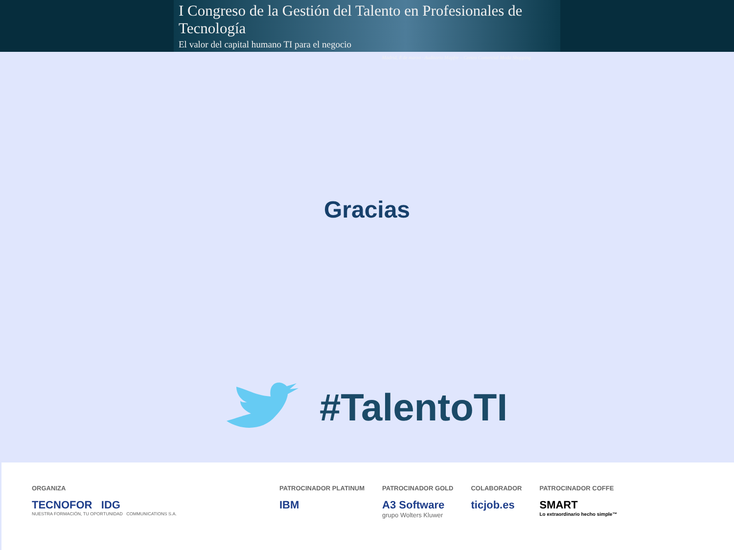I Congreso de la Gestión del Talento en Profesionales de Tecnología
El valor del capital humano TI para el negocio
Madrid, 8 de marzo · Auditorio Mapfre – Centro Comercial Moda Shopping
Gracias
#TalentoTI
ORGANIZA
TECNOFOR IDG
NUESTRA FORMACIÓN, TU OPORTUNIDAD COMMUNICATIONS S.A.
PATROCINADOR PLATINUM
IBM
PATROCINADOR GOLD
A3 Software
grupo Wolters Kluwer
COLABORADOR
ticjob.es
PATROCINADOR COFFE
SMART
Lo extraordinario hecho simple™